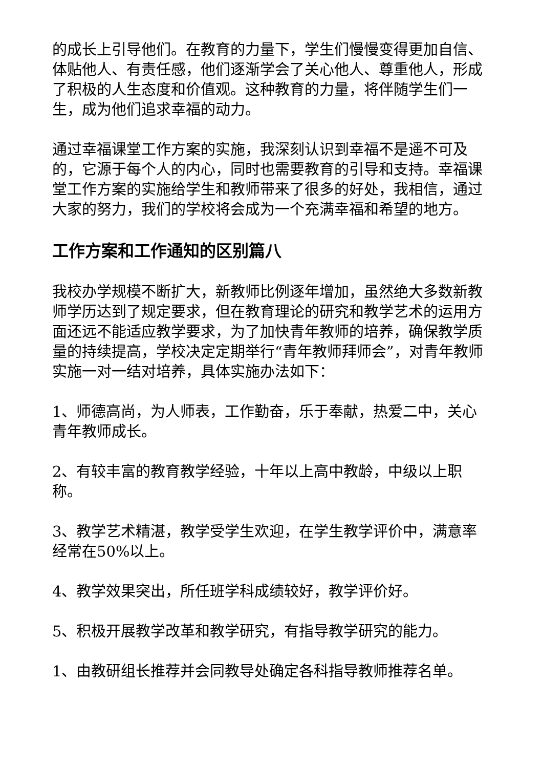的成长上引导他们。在教育的力量下，学生们慢慢变得更加自信、体贴他人、有责任感，他们逐渐学会了关心他人、尊重他人，形成了积极的人生态度和价值观。这种教育的力量，将伴随学生们一生，成为他们追求幸福的动力。
通过幸福课堂工作方案的实施，我深刻认识到幸福不是遥不可及的，它源于每个人的内心，同时也需要教育的引导和支持。幸福课堂工作方案的实施给学生和教师带来了很多的好处，我相信，通过大家的努力，我们的学校将会成为一个充满幸福和希望的地方。
工作方案和工作通知的区别篇八
我校办学规模不断扩大，新教师比例逐年增加，虽然绝大多数新教师学历达到了规定要求，但在教育理论的研究和教学艺术的运用方面还远不能适应教学要求，为了加快青年教师的培养，确保教学质量的持续提高，学校决定定期举行“青年教师拜师会”，对青年教师实施一对一结对培养，具体实施办法如下：
1、师德高尚，为人师表，工作勤奋，乐于奉献，热爱二中，关心青年教师成长。
2、有较丰富的教育教学经验，十年以上高中教龄，中级以上职称。
3、教学艺术精湛，教学受学生欢迎，在学生教学评价中，满意率经常在50%以上。
4、教学效果突出，所任班学科成绩较好，教学评价好。
5、积极开展教学改革和教学研究，有指导教学研究的能力。
1、由教研组长推荐并会同教导处确定各科指导教师推荐名单。